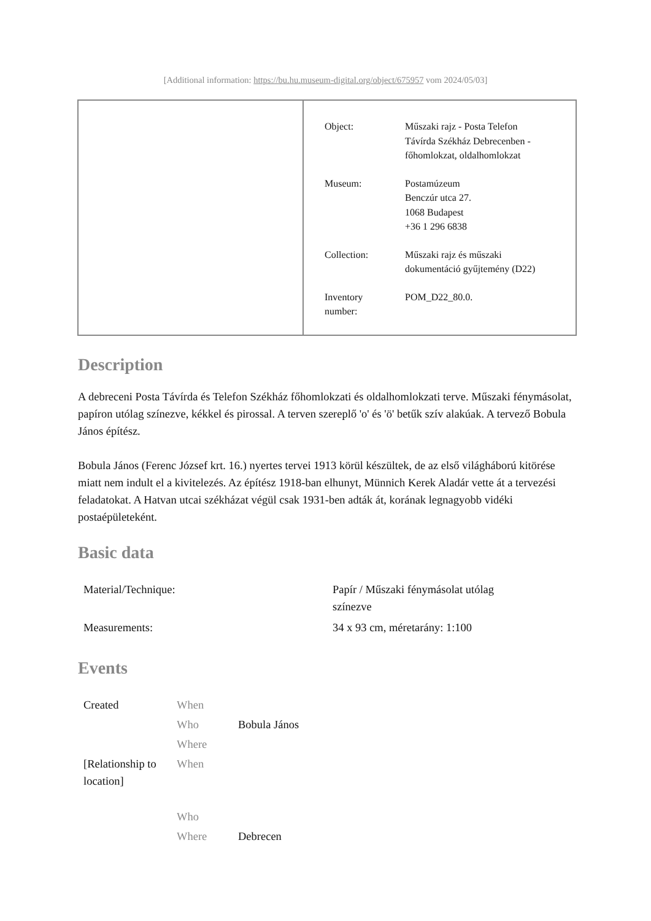[Additional information: https://bu.hu.museum-digital.org/object/675957 vom 2024/05/03]
| Object: | Műszaki rajz - Posta Telefon Távírda Székház Debrecenben - főhomlokzat, oldalhomlokzat |
| Museum: | Postamúzeum Benczúr utca 27. 1068 Budapest +36 1 296 6838 |
| Collection: | Műszaki rajz és műszaki dokumentáció gyűjtemény (D22) |
| Inventory number: | POM_D22_80.0. |
Description
A debreceni Posta Távírda és Telefon Székház főhomlokzati és oldalhomlokzati terve. Műszaki fénymásolat, papíron utólag színezve, kékkel és pirossal. A terven szereplő 'o' és 'ö' betűk szív alakúak. A tervező Bobula János építész.
Bobula János (Ferenc József krt. 16.) nyertes tervei 1913 körül készültek, de az első világháború kitörése miatt nem indult el a kivitelezés. Az építész 1918-ban elhunyt, Münnich Kerek Aladár vette át a tervezési feladatokat. A Hatvan utcai székházat végül csak 1931-ben adták át, korának legnagyobb vidéki postaépületeként.
Basic data
| Material/Technique: | Papír / Műszaki fénymásolat utólag színezve |
| Measurements: | 34 x 93 cm, méretarány: 1:100 |
Events
| Created | When | |
| | Who | Bobula János |
| | Where | |
| [Relationship to location] | When | |
| | Who | |
| | Where | Debrecen |